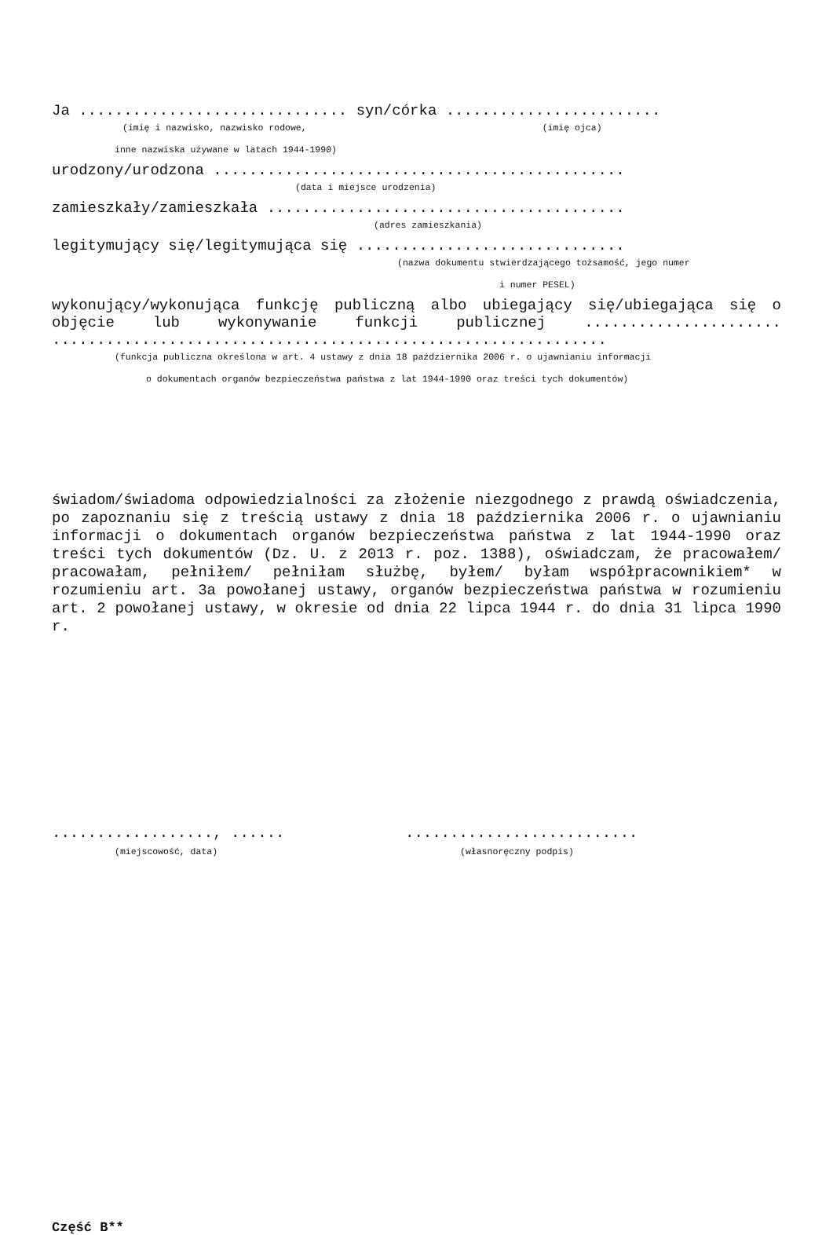Ja .............................. syn/córka ........................
(imię i nazwisko, nazwisko rodowe, (imię ojca)
inne nazwiska używane w latach 1944-1990)
urodzony/urodzona ..............................................
(data i miejsce urodzenia)
zamieszkały/zamieszkała ........................................
(adres zamieszkania)
legitymujący się/legitymująca się ..............................
(nazwa dokumentu stwierdzającego tożsamość, jego numer
i numer PESEL)
wykonujący/wykonująca funkcję publiczną albo ubiegający się/ubiegająca się o objęcie lub wykonywanie funkcji publicznej ...................... ..............................................................
(funkcja publiczna określona w art. 4 ustawy z dnia 18 października 2006 r. o ujawnianiu informacji
o dokumentach organów bezpieczeństwa państwa z lat 1944-1990 oraz treści tych dokumentów)
świadom/świadoma odpowiedzialności za złożenie niezgodnego z prawdą oświadczenia, po zapoznaniu się z treścią ustawy z dnia 18 października 2006 r. o ujawnianiu informacji o dokumentach organów bezpieczeństwa państwa z lat 1944-1990 oraz treści tych dokumentów (Dz. U. z 2013 r. poz. 1388), oświadczam, że pracowałem/ pracowałam, pełniłem/ pełniłam służbę, byłem/ byłam współpracownikiem* w rozumieniu art. 3a powołanej ustawy, organów bezpieczeństwa państwa w rozumieniu art. 2 powołanej ustawy, w okresie od dnia 22 lipca 1944 r. do dnia 31 lipca 1990 r.
.................., ......
(miejscowość, data)
..........................
(własnoręczny podpis)
Część B**